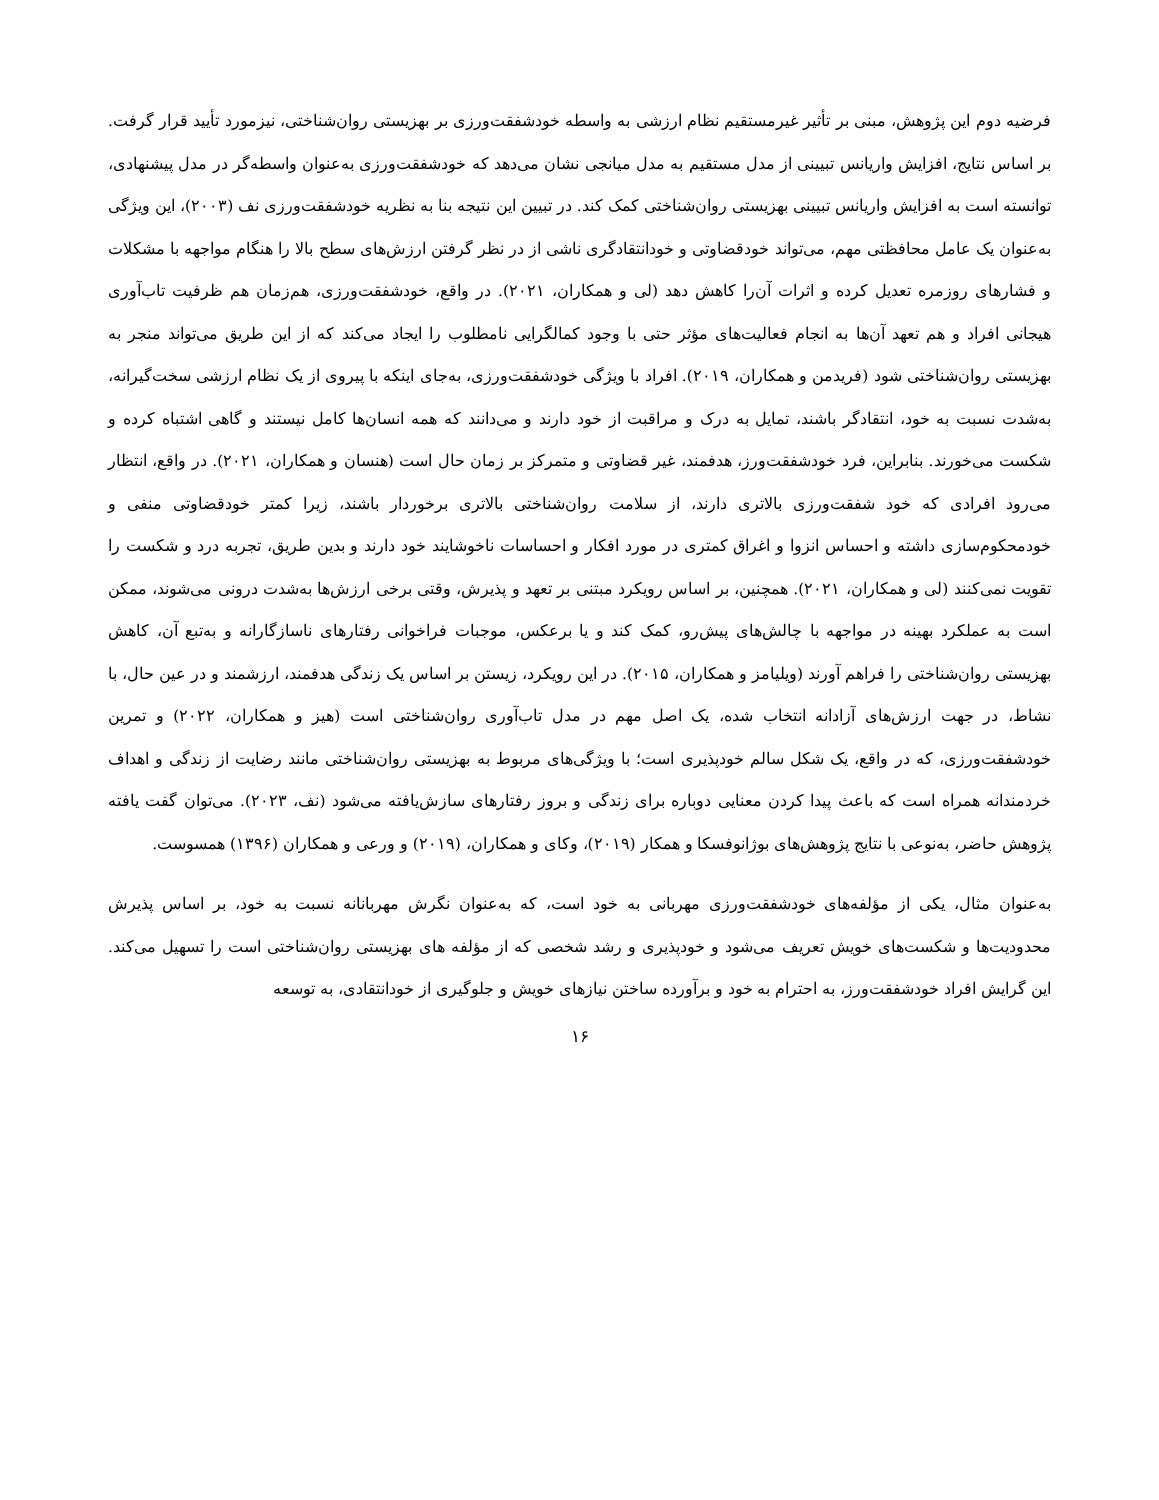فرضیه دوم این پژوهش، مبنی بر تأثیر غیرمستقیم نظام ارزشی به واسطه خودشفقت‌ورزی بر بهزیستی روان‌شناختی، نیزمورد تأیید قرار گرفت. بر اساس نتایج، افزایش واریانس تبیینی از مدل مستقیم به مدل میانجی نشان می‌دهد که خودشفقت‌ورزی به‌عنوان واسطه‌گر در مدل پیشنهادی، توانسته است به افزایش واریانس تبیینی بهزیستی روان‌شناختی کمک کند. در تبیین این نتیجه بنا به نظریه خودشفقت‌ورزی نف (۲۰۰۳)، این ویژگی به‌عنوان یک عامل محافظتی مهم، می‌تواند خودقضاوتی و خودانتقادگری ناشی از در نظر گرفتن ارزش‌های سطح بالا را هنگام مواجهه با مشکلات و فشارهای روزمره تعدیل کرده و اثرات آن‌را کاهش دهد (لی و همکاران، ۲۰۲۱). در واقع، خودشفقت‌ورزی، هم‌زمان هم ظرفیت تاب‌آوری هیجانی افراد و هم تعهد آن‌ها به انجام فعالیت‌های مؤثر حتی با وجود کمالگرایی نامطلوب را ایجاد می‌کند که از این طریق می‌تواند منجر به بهزیستی روان‌شناختی شود (فریدمن و همکاران، ۲۰۱۹). افراد با ویژگی خودشفقت‌ورزی، به‌جای اینکه با پیروی از یک نظام ارزشی سخت‌گیرانه، به‌شدت نسبت به خود، انتقادگر باشند، تمایل به درک و مراقبت از خود دارند و می‌دانند که همه انسان‌ها کامل نیستند و گاهی اشتباه کرده و شکست می‌خورند. بنابراین، فرد خودشفقت‌ورز، هدفمند، غیر قضاوتی و متمرکز بر زمان حال است (هنسان و همکاران، ۲۰۲۱). در واقع، انتظار می‌رود افرادی که خود شفقت‌ورزی بالاتری دارند، از سلامت روان‌شناختی بالاتری برخوردار باشند، زیرا کمتر خودقضاوتی منفی و خودمحکوم‌سازی داشته و احساس انزوا و اغراق کمتری در مورد افکار و احساسات ناخوشایند خود دارند و بدین طریق، تجربه درد و شکست را تقویت نمی‌کنند (لی و همکاران، ۲۰۲۱). همچنین، بر اساس رویکرد مبتنی بر تعهد و پذیرش، وقتی برخی ارزش‌ها به‌شدت درونی می‌شوند، ممکن است به عملکرد بهینه در مواجهه با چالش‌های پیش‌رو، کمک کند و یا برعکس، موجبات فراخوانی رفتارهای ناسازگارانه و به‌تبع آن، کاهش بهزیستی روان‌شناختی را فراهم آورند (ویلیامز و همکاران، ۲۰۱۵). در این رویکرد، زیستن بر اساس یک زندگی هدفمند، ارزشمند و در عین حال، با نشاط، در جهت ارزش‌های آزادانه انتخاب شده، یک اصل مهم در مدل تاب‌آوری روان‌شناختی است (هیز و همکاران، ۲۰۲۲) و تمرین خودشفقت‌ورزی، که در واقع، یک شکل سالم خودپذیری است؛ با ویژگی‌های مربوط به بهزیستی روان‌شناختی مانند رضایت از زندگی و اهداف خردمندانه همراه است که باعث پیدا کردن معنایی دوباره برای زندگی و بروز رفتارهای سازش‌یافته می‌شود (نف، ۲۰۲۳). می‌توان گفت یافته پژوهش حاضر، به‌نوعی با نتایج پژوهش‌های بوژانوفسکا و همکار (۲۰۱۹)، وکای و همکاران، (۲۰۱۹) و ورعی و همکاران (۱۳۹۶) همسوست.
به‌عنوان مثال، یکی از مؤلفه‌های خودشفقت‌ورزی مهربانی به خود است، که به‌عنوان نگرش مهربانانه نسبت به خود، بر اساس پذیرش محدودیت‌ها و شکست‌های خویش تعریف می‌شود و خودپذیری و رشد شخصی که از مؤلفه های بهزیستی روان‌شناختی است را تسهیل می‌کند. این گرایش افراد خودشفقت‌ورز، به احترام به خود و برآورده ساختن نیازهای خویش و جلوگیری از خودانتقادی، به توسعه
۱۶